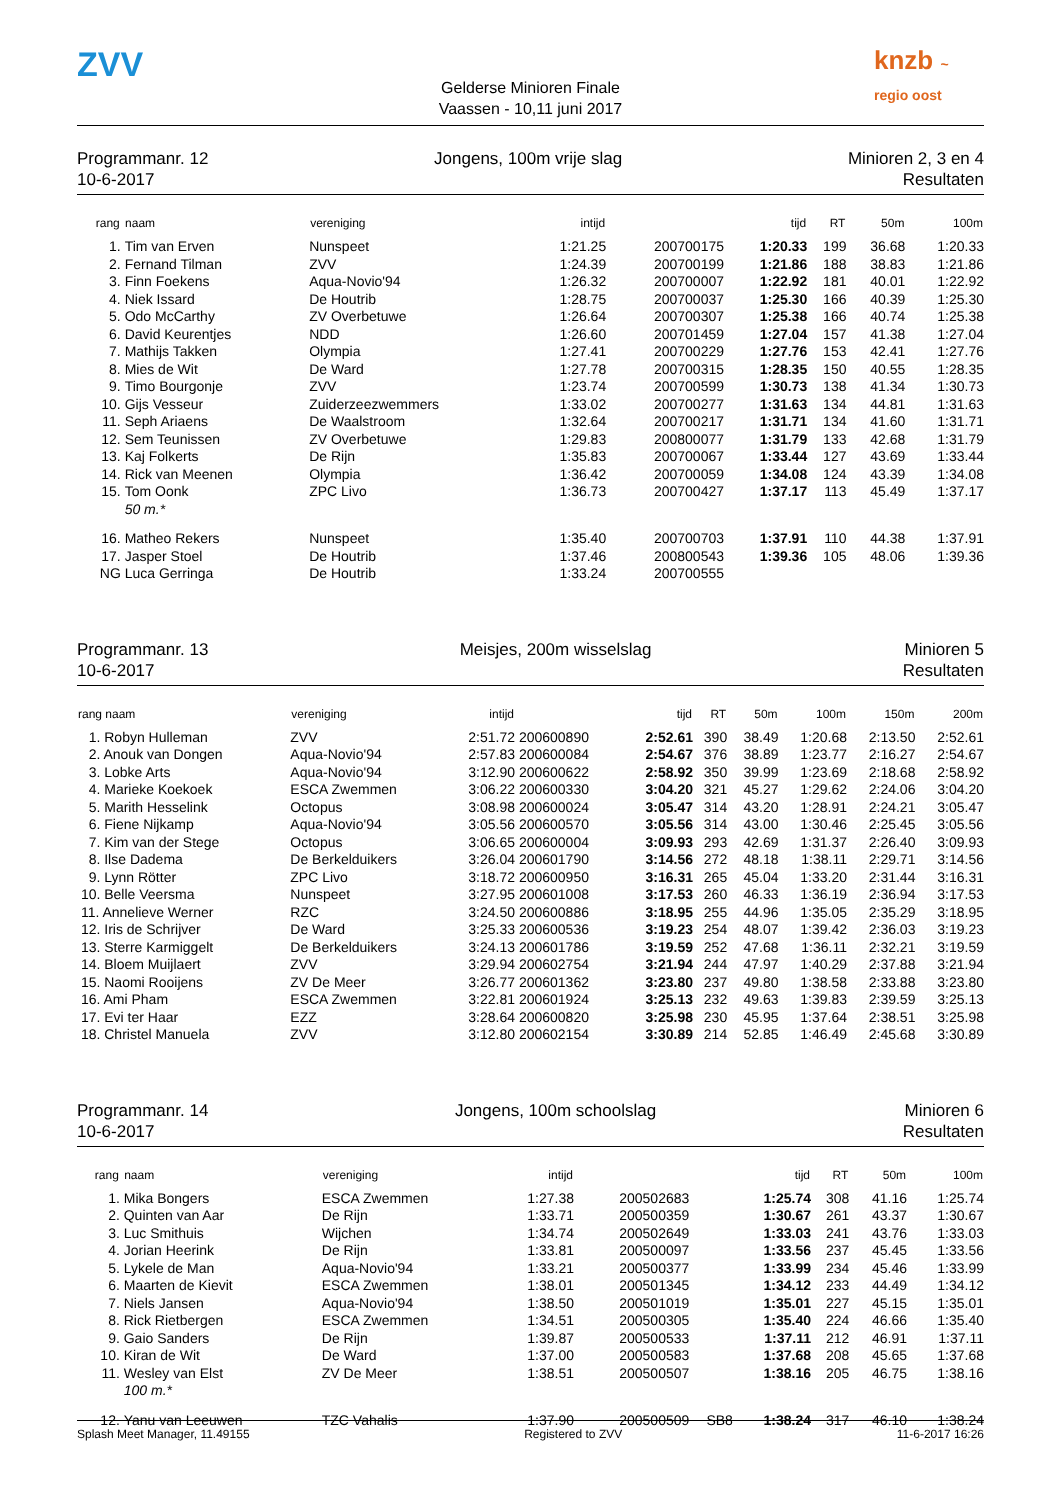ZVV
Gelderse Minioren Finale
Vaassen - 10,11 juni 2017
knzb ~ regio oost
Programmanr. 12
10-6-2017
Jongens, 100m vrije slag Minioren 2, 3 en 4
Resultaten
| rang | naam | vereniging | intijd | | | tijd | RT | 50m | 100m |
| --- | --- | --- | --- | --- | --- | --- | --- | --- | --- |
| 1. | Tim van Erven | Nunspeet | 1:21.25 | 200700175 | | 1:20.33 | 199 | 36.68 | 1:20.33 |
| 2. | Fernand Tilman | ZVV | 1:24.39 | 200700199 | | 1:21.86 | 188 | 38.83 | 1:21.86 |
| 3. | Finn Foekens | Aqua-Novio'94 | 1:26.32 | 200700007 | | 1:22.92 | 181 | 40.01 | 1:22.92 |
| 4. | Niek Issard | De Houtrib | 1:28.75 | 200700037 | | 1:25.30 | 166 | 40.39 | 1:25.30 |
| 5. | Odo McCarthy | ZV Overbetuwe | 1:26.64 | 200700307 | | 1:25.38 | 166 | 40.74 | 1:25.38 |
| 6. | David Keurentjes | NDD | 1:26.60 | 200701459 | | 1:27.04 | 157 | 41.38 | 1:27.04 |
| 7. | Mathijs Takken | Olympia | 1:27.41 | 200700229 | | 1:27.76 | 153 | 42.41 | 1:27.76 |
| 8. | Mies de Wit | De Ward | 1:27.78 | 200700315 | | 1:28.35 | 150 | 40.55 | 1:28.35 |
| 9. | Timo Bourgonje | ZVV | 1:23.74 | 200700599 | | 1:30.73 | 138 | 41.34 | 1:30.73 |
| 10. | Gijs Vesseur | Zuiderzeezwemmers | 1:33.02 | 200700277 | | 1:31.63 | 134 | 44.81 | 1:31.63 |
| 11. | Seph Ariaens | De Waalstroom | 1:32.64 | 200700217 | | 1:31.71 | 134 | 41.60 | 1:31.71 |
| 12. | Sem Teunissen | ZV Overbetuwe | 1:29.83 | 200800077 | | 1:31.79 | 133 | 42.68 | 1:31.79 |
| 13. | Kaj Folkerts | De Rijn | 1:35.83 | 200700067 | | 1:33.44 | 127 | 43.69 | 1:33.44 |
| 14. | Rick van Meenen | Olympia | 1:36.42 | 200700059 | | 1:34.08 | 124 | 43.39 | 1:34.08 |
| 15. | Tom Oonk | ZPC Livo | 1:36.73 | 200700427 | | 1:37.17 | 113 | 45.49 | 1:37.17 |
| | 50 m.* | | | | | | | | |
| 16. | Matheo Rekers | Nunspeet | 1:35.40 | 200700703 | | 1:37.91 | 110 | 44.38 | 1:37.91 |
| 17. | Jasper Stoel | De Houtrib | 1:37.46 | 200800543 | | 1:39.36 | 105 | 48.06 | 1:39.36 |
| NG | Luca Gerringa | De Houtrib | 1:33.24 | 200700555 | | | | | |
Programmanr. 13
10-6-2017
Meisjes, 200m wisselslag Minioren 5
Resultaten
| rang naam | vereniging | intijd | | tijd | RT | 50m | 100m | 150m | 200m |
| --- | --- | --- | --- | --- | --- | --- | --- | --- | --- |
| 1. Robyn Hulleman | ZVV | 2:51.72 | 200600890 | 2:52.61 | 390 | 38.49 | 1:20.68 | 2:13.50 | 2:52.61 |
| 2. Anouk van Dongen | Aqua-Novio'94 | 2:57.83 | 200600084 | 2:54.67 | 376 | 38.89 | 1:23.77 | 2:16.27 | 2:54.67 |
| 3. Lobke Arts | Aqua-Novio'94 | 3:12.90 | 200600622 | 2:58.92 | 350 | 39.99 | 1:23.69 | 2:18.68 | 2:58.92 |
| 4. Marieke Koekoek | ESCA Zwemmen | 3:06.22 | 200600330 | 3:04.20 | 321 | 45.27 | 1:29.62 | 2:24.06 | 3:04.20 |
| 5. Marith Hesselink | Octopus | 3:08.98 | 200600024 | 3:05.47 | 314 | 43.20 | 1:28.91 | 2:24.21 | 3:05.47 |
| 6. Fiene Nijkamp | Aqua-Novio'94 | 3:05.56 | 200600570 | 3:05.56 | 314 | 43.00 | 1:30.46 | 2:25.45 | 3:05.56 |
| 7. Kim van der Stege | Octopus | 3:06.65 | 200600004 | 3:09.93 | 293 | 42.69 | 1:31.37 | 2:26.40 | 3:09.93 |
| 8. Ilse Dadema | De Berkelduikers | 3:26.04 | 200601790 | 3:14.56 | 272 | 48.18 | 1:38.11 | 2:29.71 | 3:14.56 |
| 9. Lynn Rötter | ZPC Livo | 3:18.72 | 200600950 | 3:16.31 | 265 | 45.04 | 1:33.20 | 2:31.44 | 3:16.31 |
| 10. Belle Veersma | Nunspeet | 3:27.95 | 200601008 | 3:17.53 | 260 | 46.33 | 1:36.19 | 2:36.94 | 3:17.53 |
| 11. Annelieve Werner | RZC | 3:24.50 | 200600886 | 3:18.95 | 255 | 44.96 | 1:35.05 | 2:35.29 | 3:18.95 |
| 12. Iris de Schrijver | De Ward | 3:25.33 | 200600536 | 3:19.23 | 254 | 48.07 | 1:39.42 | 2:36.03 | 3:19.23 |
| 13. Sterre Karmiggelt | De Berkelduikers | 3:24.13 | 200601786 | 3:19.59 | 252 | 47.68 | 1:36.11 | 2:32.21 | 3:19.59 |
| 14. Bloem Muijlaert | ZVV | 3:29.94 | 200602754 | 3:21.94 | 244 | 47.97 | 1:40.29 | 2:37.88 | 3:21.94 |
| 15. Naomi Rooijens | ZV De Meer | 3:26.77 | 200601362 | 3:23.80 | 237 | 49.80 | 1:38.58 | 2:33.88 | 3:23.80 |
| 16. Ami Pham | ESCA Zwemmen | 3:22.81 | 200601924 | 3:25.13 | 232 | 49.63 | 1:39.83 | 2:39.59 | 3:25.13 |
| 17. Evi ter Haar | EZZ | 3:28.64 | 200600820 | 3:25.98 | 230 | 45.95 | 1:37.64 | 2:38.51 | 3:25.98 |
| 18. Christel Manuela | ZVV | 3:12.80 | 200602154 | 3:30.89 | 214 | 52.85 | 1:46.49 | 2:45.68 | 3:30.89 |
Programmanr. 14
10-6-2017
Jongens, 100m schoolslag Minioren 6
Resultaten
| rang | naam | vereniging | intijd | | | tijd | RT | 50m | 100m |
| --- | --- | --- | --- | --- | --- | --- | --- | --- | --- |
| 1. | Mika Bongers | ESCA Zwemmen | 1:27.38 | 200502683 | | 1:25.74 | 308 | 41.16 | 1:25.74 |
| 2. | Quinten van Aar | De Rijn | 1:33.71 | 200500359 | | 1:30.67 | 261 | 43.37 | 1:30.67 |
| 3. | Luc Smithuis | Wijchen | 1:34.74 | 200502649 | | 1:33.03 | 241 | 43.76 | 1:33.03 |
| 4. | Jorian Heerink | De Rijn | 1:33.81 | 200500097 | | 1:33.56 | 237 | 45.45 | 1:33.56 |
| 5. | Lykele de Man | Aqua-Novio'94 | 1:33.21 | 200500377 | | 1:33.99 | 234 | 45.46 | 1:33.99 |
| 6. | Maarten de Kievit | ESCA Zwemmen | 1:38.01 | 200501345 | | 1:34.12 | 233 | 44.49 | 1:34.12 |
| 7. | Niels Jansen | Aqua-Novio'94 | 1:38.50 | 200501019 | | 1:35.01 | 227 | 45.15 | 1:35.01 |
| 8. | Rick Rietbergen | ESCA Zwemmen | 1:34.51 | 200500305 | | 1:35.40 | 224 | 46.66 | 1:35.40 |
| 9. | Gaio Sanders | De Rijn | 1:39.87 | 200500533 | | 1:37.11 | 212 | 46.91 | 1:37.11 |
| 10. | Kiran de Wit | De Ward | 1:37.00 | 200500583 | | 1:37.68 | 208 | 45.65 | 1:37.68 |
| 11. | Wesley van Elst | ZV De Meer | 1:38.51 | 200500507 | | 1:38.16 | 205 | 46.75 | 1:38.16 |
| | 100 m.* | | | | | | | | |
| 12. | Yanu van Leeuwen | TZC Vahalis | 1:37.90 | 200500509 | SB8 | 1:38.24 | 317 | 46.10 | 1:38.24 |
Splash Meet Manager, 11.49155 Registered to ZVV 11-6-2017 16:26